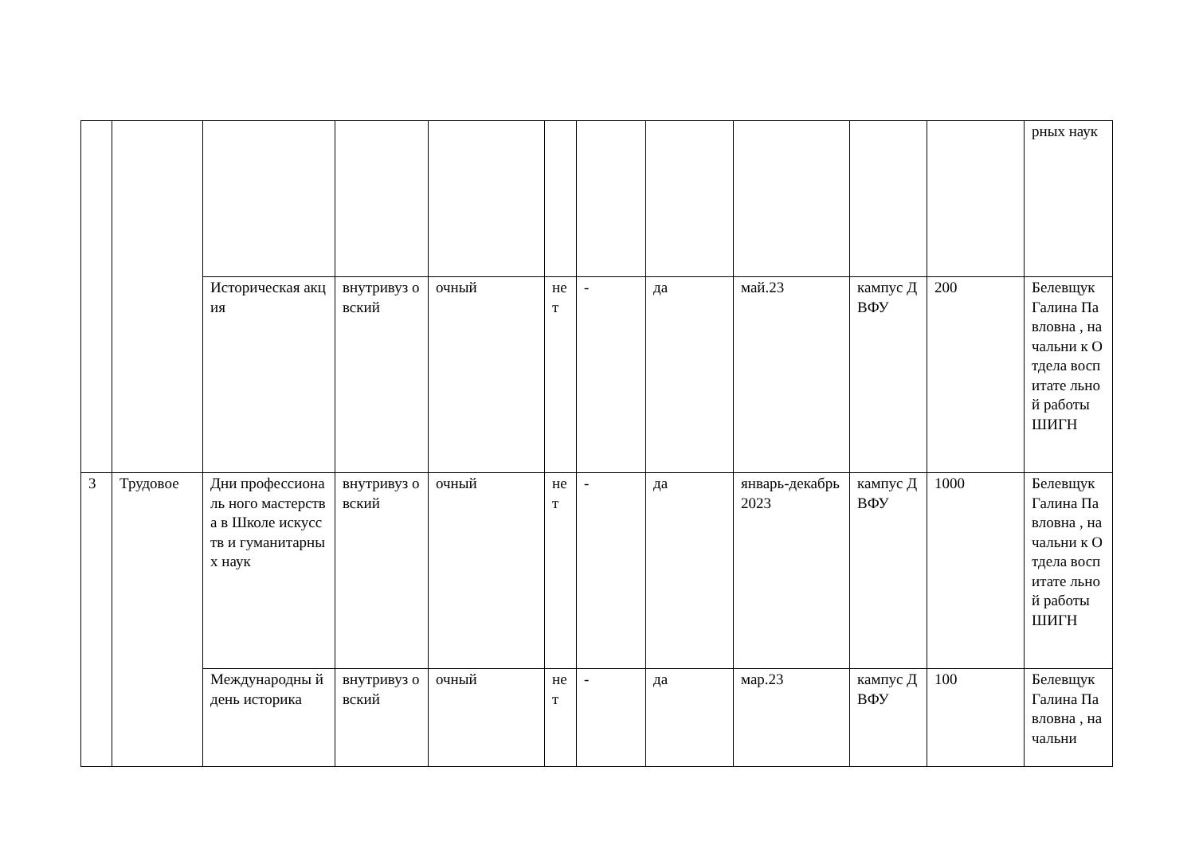| | | | | | | | | | | | рных наук |
| | | Историческая акция | внутривуз овский | очный | не т | - | да | май.23 | кампус ДВФУ | 200 | Белевщук Галина Павловна , начальни к Отдела воспитате льной работы ШИГН |
| 3 | Трудовое | Дни профессиональ ного мастерства в Школе искусств и гуманитарных наук | внутривуз овский | очный | не т | - | да | январь-декабрь 2023 | кампус ДВФУ | 1000 | Белевщук Галина Павловна , начальни к Отдела воспитате льной работы ШИГН |
| | | Международны й день историка | внутривуз овский | очный | не т | - | да | мар.23 | кампус ДВФУ | 100 | Белевщук Галина Павловна , начальни |